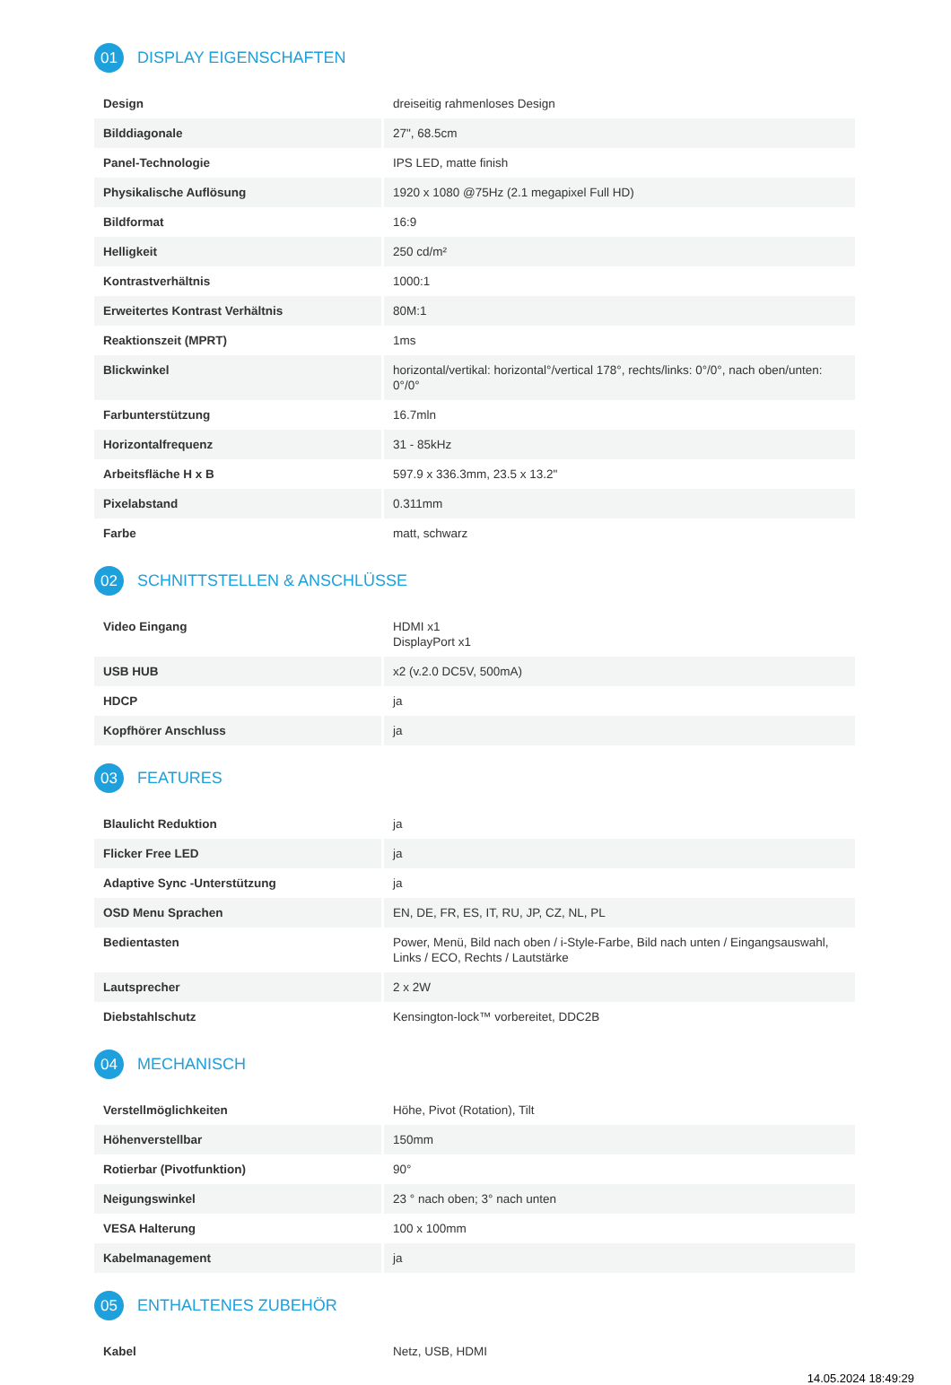01 DISPLAY EIGENSCHAFTEN
| Design | dreiseitig rahmenloses Design |
| Bilddiagonale | 27", 68.5cm |
| Panel-Technologie | IPS LED, matte finish |
| Physikalische Auflösung | 1920 x 1080 @75Hz (2.1 megapixel Full HD) |
| Bildformat | 16:9 |
| Helligkeit | 250 cd/m² |
| Kontrastverhältnis | 1000:1 |
| Erweitertes Kontrast Verhältnis | 80M:1 |
| Reaktionszeit (MPRT) | 1ms |
| Blickwinkel | horizontal/vertikal: horizontal°/vertical 178°, rechts/links: 0°/0°, nach oben/unten: 0°/0° |
| Farbunterstützung | 16.7mln |
| Horizontalfrequenz | 31 - 85kHz |
| Arbeitsfläche H x B | 597.9 x 336.3mm, 23.5 x 13.2" |
| Pixelabstand | 0.311mm |
| Farbe | matt, schwarz |
02 SCHNITTSTELLEN & ANSCHLÜSSE
| Video Eingang | HDMI x1 DisplayPort x1 |
| USB HUB | x2 (v.2.0 DC5V, 500mA) |
| HDCP | ja |
| Kopfhörer Anschluss | ja |
03 FEATURES
| Blaulicht Reduktion | ja |
| Flicker Free LED | ja |
| Adaptive Sync -Unterstützung | ja |
| OSD Menu Sprachen | EN, DE, FR, ES, IT, RU, JP, CZ, NL, PL |
| Bedientasten | Power, Menü, Bild nach oben / i-Style-Farbe, Bild nach unten / Eingangsauswahl, Links / ECO, Rechts / Lautstärke |
| Lautsprecher | 2 x 2W |
| Diebstahlschutz | Kensington-lock™ vorbereitet, DDC2B |
04 MECHANISCH
| Verstellmöglichkeiten | Höhe, Pivot (Rotation), Tilt |
| Höhenverstellbar | 150mm |
| Rotierbar (Pivotfunktion) | 90° |
| Neigungswinkel | 23 ° nach oben; 3° nach unten |
| VESA Halterung | 100 x 100mm |
| Kabelmanagement | ja |
05 ENTHALTENES ZUBEHÖR
| Kabel | Netz, USB, HDMI |
14.05.2024 18:49:29